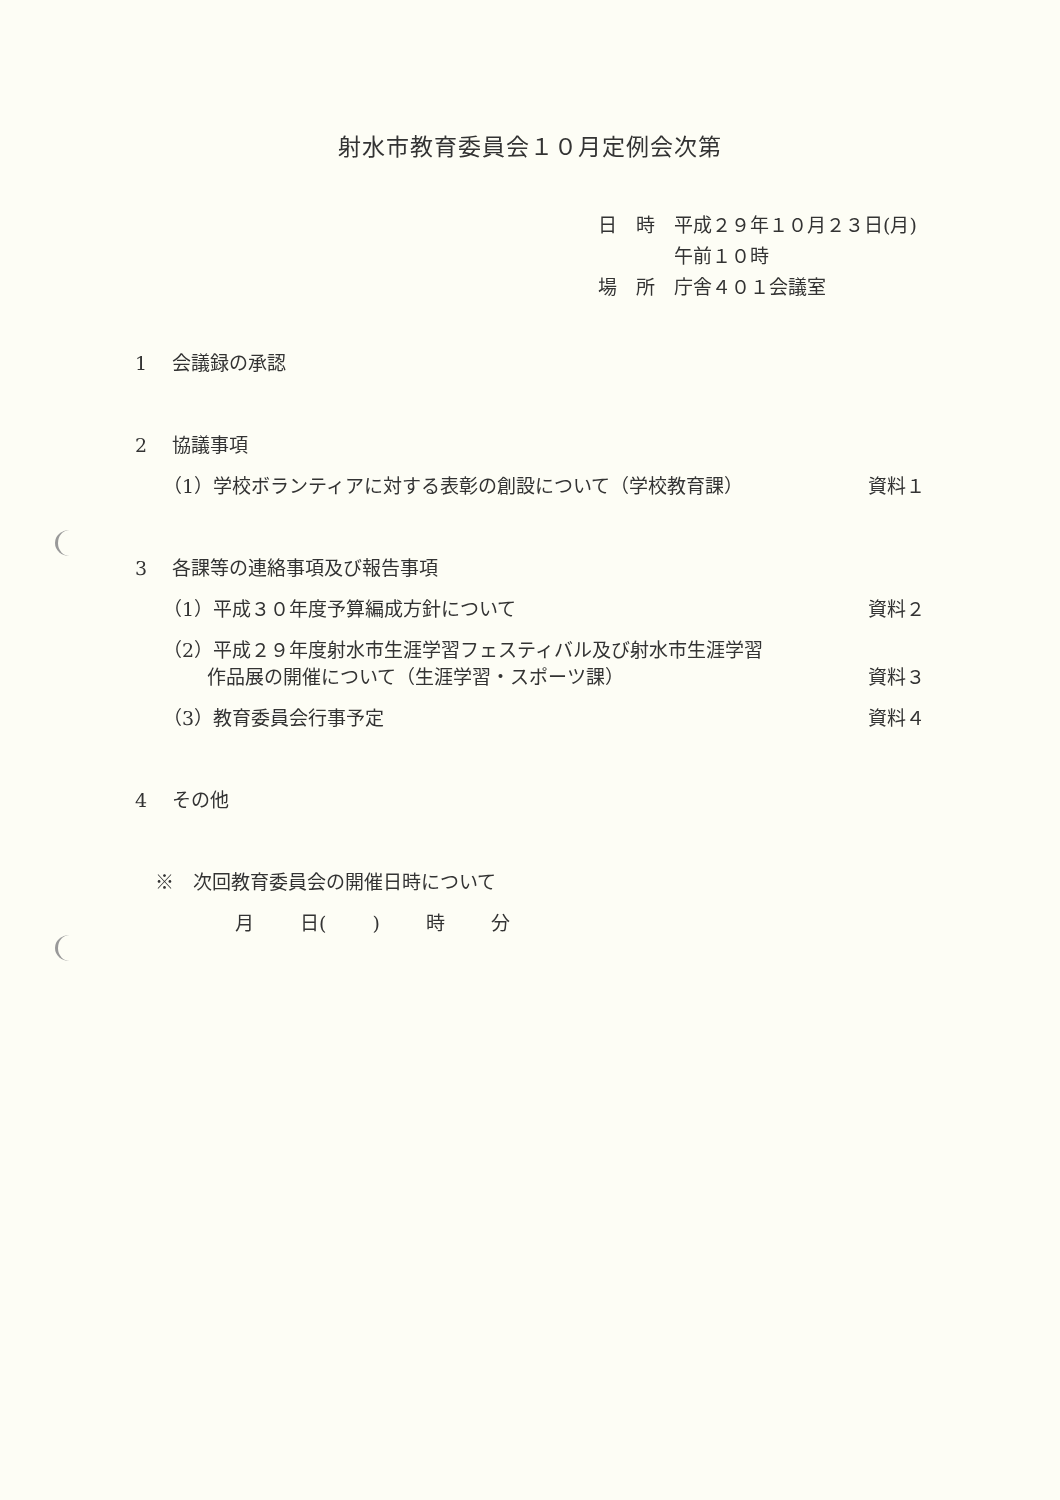射水市教育委員会１０月定例会次第
日　時 平成２９年１０月２３日(月)
午前１０時
場　所 庁舎４０１会議室
1　 会議録の承認
2　 協議事項
（1）学校ボランティアに対する表彰の創設について（学校教育課） 資料１
3　 各課等の連絡事項及び報告事項
（1）平成３０年度予算編成方針について 資料２
（2）平成２９年度射水市生涯学習フェスティバル及び射水市生涯学習
　　 作品展の開催について（生涯学習・スポーツ課） 資料３
（3）教育委員会行事予定 資料４
4　 その他
※　次回教育委員会の開催日時について
月 日( ) 時 分